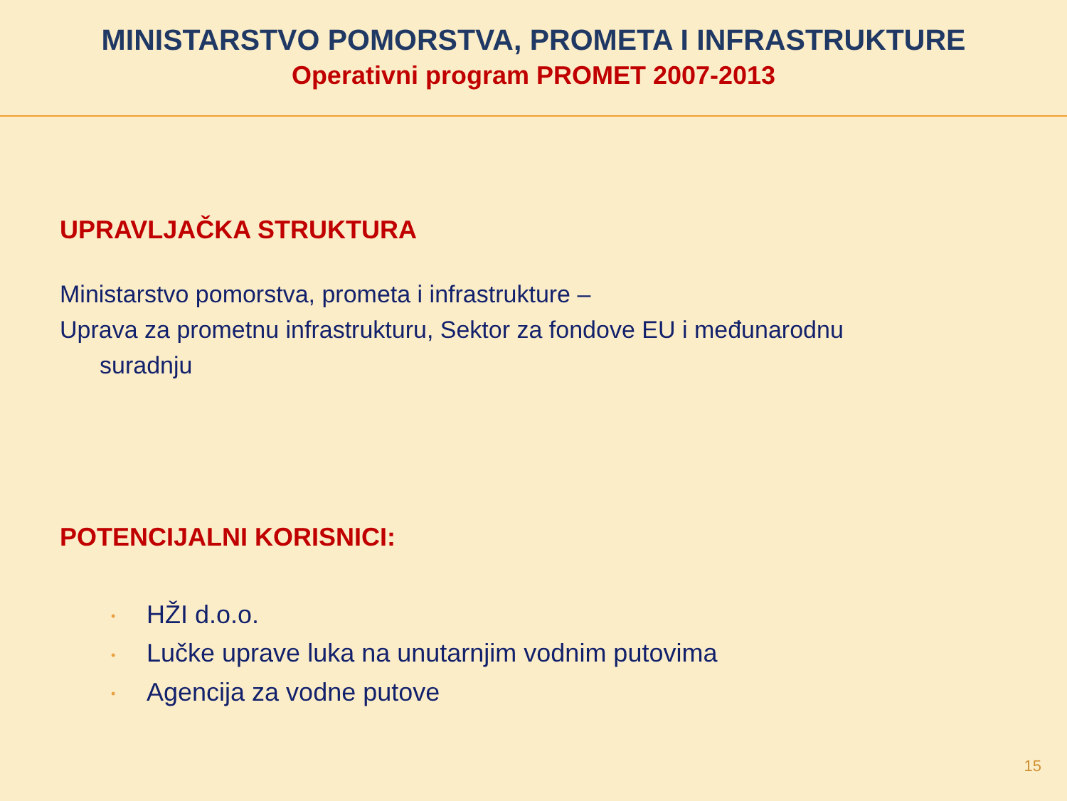MINISTARSTVO POMORSTVA, PROMETA I INFRASTRUKTURE
Operativni program PROMET 2007-2013
UPRAVLJAČKA STRUKTURA
Ministarstvo pomorstva, prometa i infrastrukture –
Uprava za prometnu infrastrukturu, Sektor za fondove EU i međunarodnu
suradnju
POTENCIJALNI KORISNICI:
• HŽI d.o.o.
• Lučke uprave luka na unutarnjim vodnim putovima
• Agencija za vodne putove
15